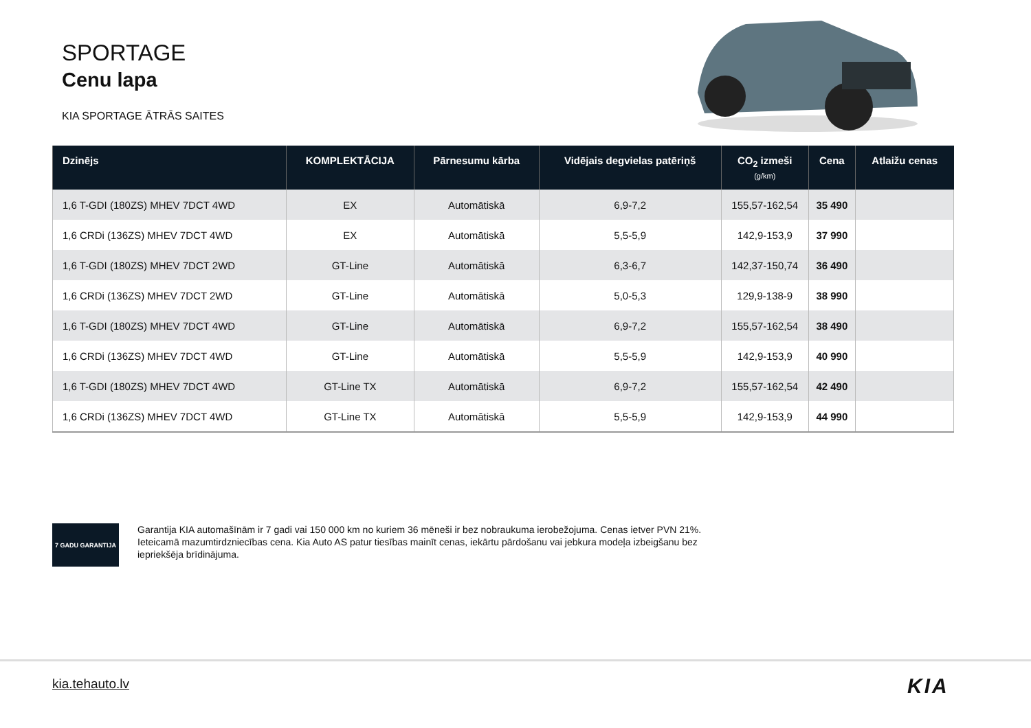SPORTAGE
Cenu lapa
KIA SPORTAGE ĀTRĀS SAITES
| Dzinējs | KOMPLEKTĀCIJA | Pārnesumu kārba | Vidējais degvielas patēriņš | CO<sub>2</sub> izmeši (g/km) | Cena | Atlaižu cenas |
| --- | --- | --- | --- | --- | --- | --- |
| 1,6 T-GDI (180ZS) MHEV 7DCT 4WD | EX | Automātiskā | 6,9-7,2 | 155,57-162,54 | 35 490 | |
| 1,6 CRDi (136ZS) MHEV 7DCT 4WD | EX | Automātiskā | 5,5-5,9 | 142,9-153,9 | 37 990 | |
| 1,6 T-GDI (180ZS) MHEV 7DCT 2WD | GT-Line | Automātiskā | 6,3-6,7 | 142,37-150,74 | 36 490 | |
| 1,6 CRDi (136ZS) MHEV 7DCT 2WD | GT-Line | Automātiskā | 5,0-5,3 | 129,9-138-9 | 38 990 | |
| 1,6 T-GDI (180ZS) MHEV 7DCT 4WD | GT-Line | Automātiskā | 6,9-7,2 | 155,57-162,54 | 38 490 | |
| 1,6 CRDi (136ZS) MHEV 7DCT 4WD | GT-Line | Automātiskā | 5,5-5,9 | 142,9-153,9 | 40 990 | |
| 1,6 T-GDI (180ZS) MHEV 7DCT 4WD | GT-Line TX | Automātiskā | 6,9-7,2 | 155,57-162,54 | 42 490 | |
| 1,6 CRDi (136ZS) MHEV 7DCT 4WD | GT-Line TX | Automātiskā | 5,5-5,9 | 142,9-153,9 | 44 990 | |
7 GADU GARANTIJA
Garantija KIA automašīnām ir 7 gadi vai 150 000 km no kuriem 36 mēneši ir bez nobraukuma ierobežojuma. Cenas ietver PVN 21%. Ieteicamā mazumtirdzniecības cena. Kia Auto AS patur tiesības mainīt cenas, iekārtu pārdošanu vai jebkura modeļa izbeigšanu bez iepriekšēja brīdinājuma.
kia.tehauto.lv KIA